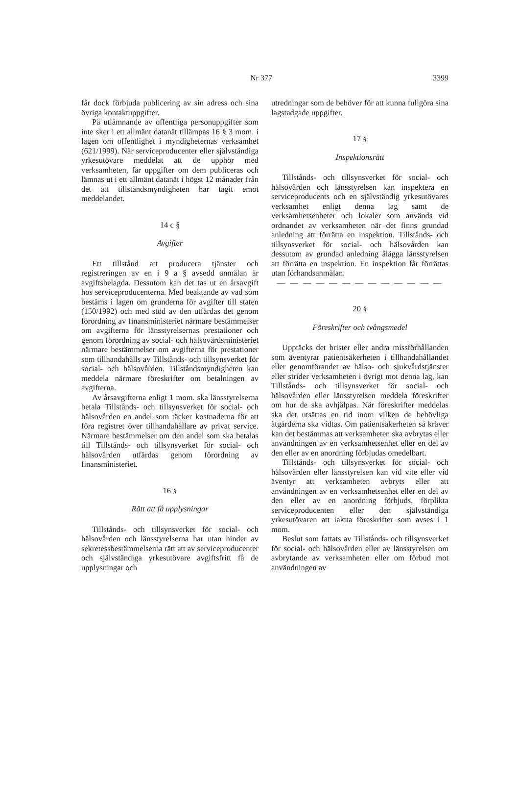Nr 377 3399
får dock förbjuda publicering av sin adress och sina övriga kontaktuppgifter.
På utlämnande av offentliga personuppgifter som inte sker i ett allmänt datanät tillämpas 16 § 3 mom. i lagen om offentlighet i myndigheternas verksamhet (621/1999). När serviceproducenter eller självständiga yrkesutövare meddelat att de upphör med verksamheten, får uppgifter om dem publiceras och lämnas ut i ett allmänt datanät i högst 12 månader från det att tillståndsmyndigheten har tagit emot meddelandet.
14 c §
Avgifter
Ett tillstånd att producera tjänster och registreringen av en i 9 a § avsedd anmälan är avgiftsbelagda. Dessutom kan det tas ut en årsavgift hos serviceproducenterna. Med beaktande av vad som bestäms i lagen om grunderna för avgifter till staten (150/1992) och med stöd av den utfärdas det genom förordning av finansministeriet närmare bestämmelser om avgifterna för länsstyrelsernas prestationer och genom förordning av social- och hälsovårdsministeriet närmare bestämmelser om avgifterna för prestationer som tillhandahålls av Tillstånds- och tillsynsverket för social- och hälsovården. Tillståndsmyndigheten kan meddela närmare föreskrifter om betalningen av avgifterna.
Av årsavgifterna enligt 1 mom. ska länsstyrelserna betala Tillstånds- och tillsynsverket för social- och hälsovården en andel som täcker kostnaderna för att föra registret över tillhandahållare av privat service. Närmare bestämmelser om den andel som ska betalas till Tillstånds- och tillsynsverket för social- och hälsovården utfärdas genom förordning av finansministeriet.
16 §
Rätt att få upplysningar
Tillstånds- och tillsynsverket för social- och hälsovården och länsstyrelserna har utan hinder av sekretessbestämmelserna rätt att av serviceproducenter och självständiga yrkesutövare avgiftsfritt få de upplysningar och
utredningar som de behöver för att kunna fullgöra sina lagstadgade uppgifter.
17 §
Inspektionsrätt
Tillstånds- och tillsynsverket för social- och hälsovården och länsstyrelsen kan inspektera en serviceproducents och en självständig yrkesutövares verksamhet enligt denna lag samt de verksamhetsenheter och lokaler som används vid ordnandet av verksamheten när det finns grundad anledning att förrätta en inspektion. Tillstånds- och tillsynsverket för social- och hälsovården kan dessutom av grundad anledning ålägga länsstyrelsen att förrätta en inspektion. En inspektion får förrättas utan förhandsanmälan.
— — — — — — — — — — — — —
20 §
Föreskrifter och tvångsmedel
Upptäcks det brister eller andra missförhållanden som äventyrar patientsäkerheten i tillhandahållandet eller genomförandet av hälso- och sjukvårdstjänster eller strider verksamheten i övrigt mot denna lag, kan Tillstånds- och tillsynsverket för social- och hälsovården eller länsstyrelsen meddela föreskrifter om hur de ska avhjälpas. När föreskrifter meddelas ska det utsättas en tid inom vilken de behövliga åtgärderna ska vidtas. Om patientsäkerheten så kräver kan det bestämmas att verksamheten ska avbrytas eller användningen av en verksamhetsenhet eller en del av den eller av en anordning förbjudas omedelbart.
Tillstånds- och tillsynsverket för social- och hälsovården eller länsstyrelsen kan vid vite eller vid äventyr att verksamheten avbryts eller att användningen av en verksamhetsenhet eller en del av den eller av en anordning förbjuds, förplikta serviceproducenten eller den självständiga yrkesutövaren att iaktta föreskrifter som avses i 1 mom.
Beslut som fattats av Tillstånds- och tillsynsverket för social- och hälsovården eller av länsstyrelsen om avbrytande av verksamheten eller om förbud mot användningen av